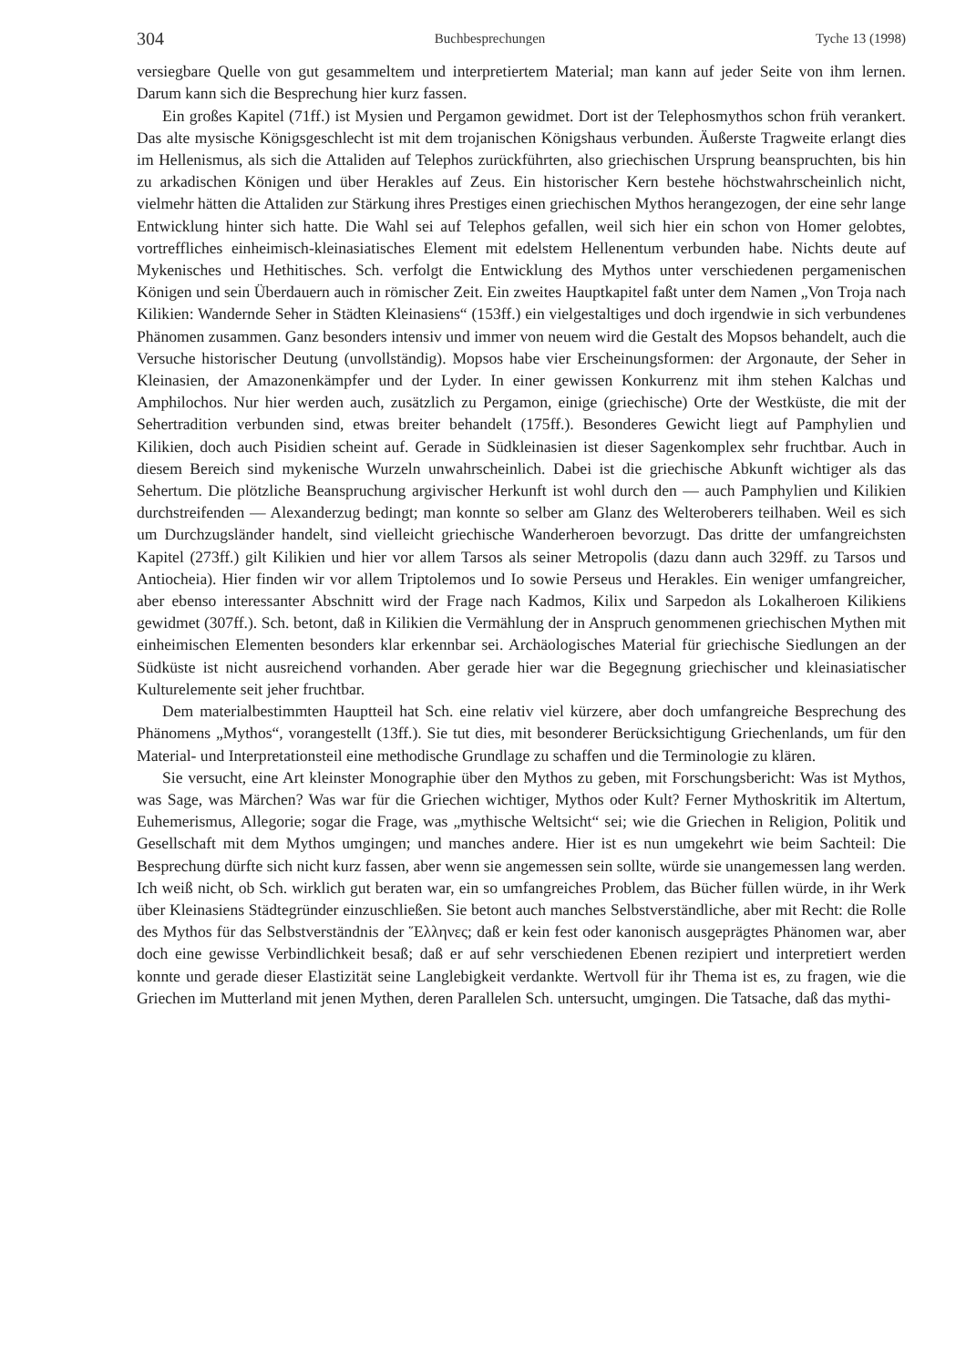304 Buchbesprechungen Tyche 13 (1998)
versiegbare Quelle von gut gesammeltem und interpretiertem Material; man kann auf jeder Seite von ihm lernen. Darum kann sich die Besprechung hier kurz fassen.
Ein großes Kapitel (71ff.) ist Mysien und Pergamon gewidmet. Dort ist der Telephosmythos schon früh verankert. Das alte mysische Königsgeschlecht ist mit dem trojanischen Königshaus verbunden. Äußerste Tragweite erlangt dies im Hellenismus, als sich die Attaliden auf Telephos zurückführten, also griechischen Ursprung beanspruchten, bis hin zu arkadischen Königen und über Herakles auf Zeus. Ein historischer Kern bestehe höchstwahrscheinlich nicht, vielmehr hätten die Attaliden zur Stärkung ihres Prestiges einen griechischen Mythos herangezogen, der eine sehr lange Entwicklung hinter sich hatte. Die Wahl sei auf Telephos gefallen, weil sich hier ein schon von Homer gelobtes, vortreffliches einheimisch-kleinasiatisches Element mit edelstem Hellenentum verbunden habe. Nichts deute auf Mykenisches und Hethitisches. Sch. verfolgt die Entwicklung des Mythos unter verschiedenen pergamenischen Königen und sein Überdauern auch in römischer Zeit. Ein zweites Hauptkapitel faßt unter dem Namen „Von Troja nach Kilikien: Wandernde Seher in Städten Kleinasiens“ (153ff.) ein vielgestaltiges und doch irgendwie in sich verbundenes Phänomen zusammen. Ganz besonders intensiv und immer von neuem wird die Gestalt des Mopsos behandelt, auch die Versuche historischer Deutung (unvollständig). Mopsos habe vier Erscheinungsformen: der Argonaute, der Seher in Kleinasien, der Amazonenkämpfer und der Lyder. In einer gewissen Konkurrenz mit ihm stehen Kalchas und Amphilochos. Nur hier werden auch, zusätzlich zu Pergamon, einige (griechische) Orte der Westküste, die mit der Sehertradition verbunden sind, etwas breiter behandelt (175ff.). Besonderes Gewicht liegt auf Pamphylien und Kilikien, doch auch Pisidien scheint auf. Gerade in Südkleinasien ist dieser Sagenkomplex sehr fruchtbar. Auch in diesem Bereich sind mykenische Wurzeln unwahrscheinlich. Dabei ist die griechische Abkunft wichtiger als das Sehertum. Die plötzliche Beanspruchung argivischer Herkunft ist wohl durch den — auch Pamphylien und Kilikien durchstreifenden — Alexanderzug bedingt; man konnte so selber am Glanz des Welteroberers teilhaben. Weil es sich um Durchzugsländer handelt, sind vielleicht griechische Wanderheroen bevorzugt. Das dritte der umfangreichsten Kapitel (273ff.) gilt Kilikien und hier vor allem Tarsos als seiner Metropolis (dazu dann auch 329ff. zu Tarsos und Antiocheia). Hier finden wir vor allem Triptolemos und Io sowie Perseus und Herakles. Ein weniger umfangreicher, aber ebenso interessanter Abschnitt wird der Frage nach Kadmos, Kilix und Sarpedon als Lokalheroen Kilikiens gewidmet (307ff.). Sch. betont, daß in Kilikien die Vermählung der in Anspruch genommenen griechischen Mythen mit einheimischen Elementen besonders klar erkennbar sei. Archäologisches Material für griechische Siedlungen an der Südküste ist nicht ausreichend vorhanden. Aber gerade hier war die Begegnung griechischer und kleinasiatischer Kulturelemente seit jeher fruchtbar.
Dem materialbestimmten Hauptteil hat Sch. eine relativ viel kürzere, aber doch umfangreiche Besprechung des Phänomens „Mythos“, vorangestellt (13ff.). Sie tut dies, mit besonderer Berücksichtigung Griechenlands, um für den Material- und Interpretationsteil eine methodische Grundlage zu schaffen und die Terminologie zu klären.
Sie versucht, eine Art kleinster Monographie über den Mythos zu geben, mit Forschungsbericht: Was ist Mythos, was Sage, was Märchen? Was war für die Griechen wichtiger, Mythos oder Kult? Ferner Mythoskritik im Altertum, Euhemerismus, Allegorie; sogar die Frage, was „mythische Weltsicht“ sei; wie die Griechen in Religion, Politik und Gesellschaft mit dem Mythos umgingen; und manches andere. Hier ist es nun umgekehrt wie beim Sachteil: Die Besprechung dürfte sich nicht kurz fassen, aber wenn sie angemessen sein sollte, würde sie unangemessen lang werden. Ich weiß nicht, ob Sch. wirklich gut beraten war, ein so umfangreiches Problem, das Bücher füllen würde, in ihr Werk über Kleinasiens Städtegründer einzuschließen. Sie betont auch manches Selbstverständliche, aber mit Recht: die Rolle des Mythos für das Selbstverständnis der Ἕλληνες; daß er kein fest oder kanonisch ausgeprägtes Phänomen war, aber doch eine gewisse Verbindlichkeit besaß; daß er auf sehr verschiedenen Ebenen rezipiert und interpretiert werden konnte und gerade dieser Elastizität seine Langlebigkeit verdankte. Wertvoll für ihr Thema ist es, zu fragen, wie die Griechen im Mutterland mit jenen Mythen, deren Parallelen Sch. untersucht, umgingen. Die Tatsache, daß das mythi-